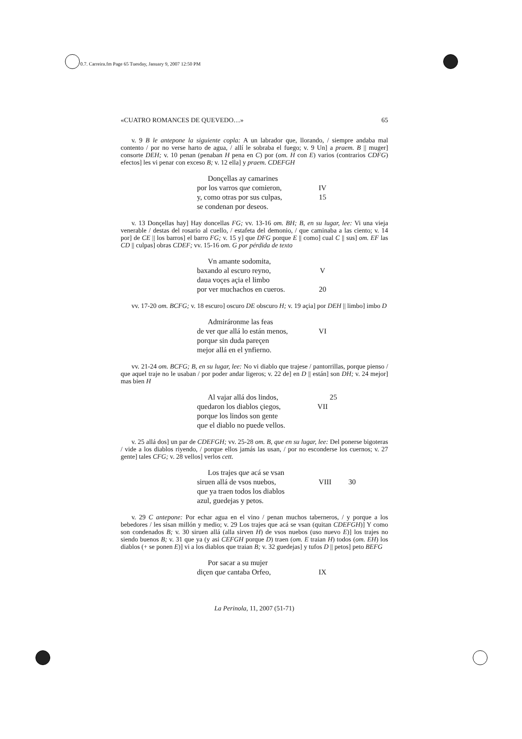0.7. Carreira.fm Page 65 Tuesday, January 9, 2007 12:50 PM
«CUATRO ROMANCES DE QUEVEDO…» 65
v. 9 B le antepone la siguiente copla: A un labrador que, llorando, / siempre andaba mal contento / por no verse harto de agua, / allí le sobraba el fuego; v. 9 Un] a praem. B || muger] consorte DEH; v. 10 penan (penaban H pena en C) por (om. H con E) varios (contrarios CDFG) efectos] les vi penar con exceso B; v. 12 ella] y praem. CDEFGH
Donçellas ay camarines
por los varros que comieron, IV
y, como otras por sus culpas, 15
se condenan por deseos.
v. 13 Donçellas hay] Hay doncellas FG; vv. 13-16 om. BH; B, en su lugar, lee: Vi una vieja venerable / destas del rosario al cuello, / estafeta del demonio, / que caminaba a las ciento; v. 14 por] de CE || los barros] el barro FG; v. 15 y] que DFG porque E || como] cual C || sus] om. EF las CD || culpas] obras CDEF; vv. 15-16 om. G por pérdida de texto
Vn amante sodomita,
baxando al escuro reyno, V
daua voçes açia el limbo
por ver muchachos en cueros. 20
vv. 17-20 om. BCFG; v. 18 escuro] oscuro DE obscuro H; v. 19 açia] por DEH || limbo] imbo D
Admiráronme las feas
de ver que allá lo están menos, VI
porque sin duda pareçen
mejor allá en el ynfierno.
vv. 21-24 om. BCFG; B, en su lugar, lee: No vi diablo que trajese / pantorrillas, porque pienso / que aquel traje no le usaban / por poder andar ligeros; v. 22 de] en D || están] son DH; v. 24 mejor] mas bien H
Al vajar allá dos lindos, 25
quedaron los diablos çiegos, VII
porque los lindos son gente
que el diablo no puede vellos.
v. 25 allá dos] un par de CDEFGH; vv. 25-28 om. B, que en su lugar, lee: Del ponerse bigoteras / vide a los diablos riyendo, / porque ellos jamás las usan, / por no esconderse los cuernos; v. 27 gente] tales CFG; v. 28 vellos] verlos cett.
Los trajes que acá se vsan
siruen allá de vsos nuebos, VIII 30
que ya traen todos los diablos
azul, guedejas y petos.
v. 29 C antepone: Por echar agua en el vino / penan muchos taberneros, / y porque a los bebedores / les sisan millón y medio; v. 29 Los trajes que acá se vsan (quitan CDEFGH)] Y como son condenados B; v. 30 siruen allá (alla sirven H) de vsos nuebos (uso nuevo E)] los trajes no siendo buenos B; v. 31 que ya (y asi CEFGH porque D) traen (om. E traian H) todos (om. EH) los diablos (+ se ponen E)] vi a los diablos que traian B; v. 32 guedejas] y tufos D || petos] peto BEFG
Por sacar a su mujer
diçen que cantaba Orfeo, IX
La Perinola, 11, 2007 (51-71)